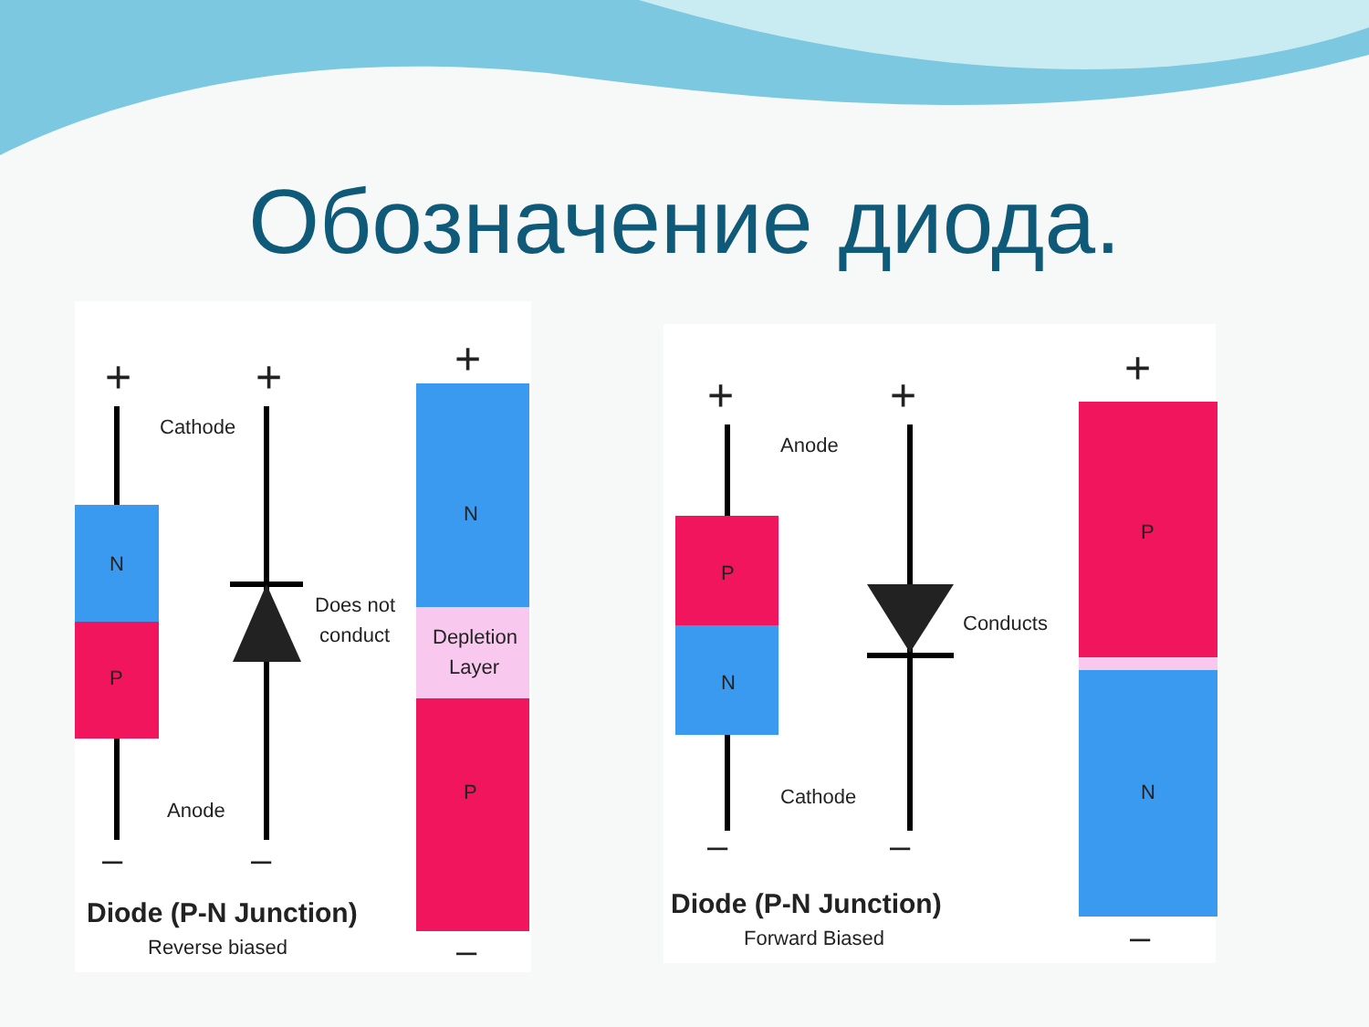Обозначение диода.
+
N
P
–
Cathode
Anode
+
–
Does not
conduct
+
N
Depletion
Layer
P
–
Diode (P-N Junction)
Reverse biased
+
P
N
–
Anode
Cathode
+
–
Conducts
Diode (P-N Junction)
Forward Biased
+
P
N
–